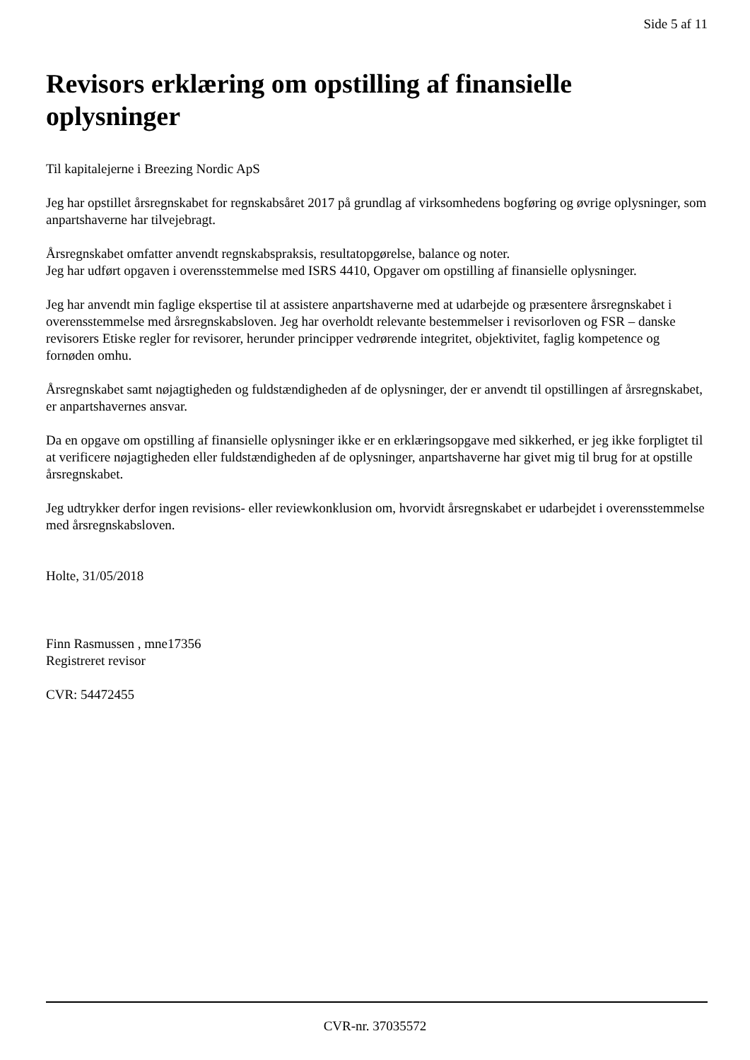Side 5 af 11
Revisors erklæring om opstilling af finansielle oplysninger
Til kapitalejerne i Breezing Nordic ApS
Jeg har opstillet årsregnskabet for regnskabsåret 2017 på grundlag af virksomhedens bogføring og øvrige oplysninger, som anpartshaverne har tilvejebragt.
Årsregnskabet omfatter anvendt regnskabspraksis, resultatopgørelse, balance og noter.
Jeg har udført opgaven i overensstemmelse med ISRS 4410, Opgaver om opstilling af finansielle oplysninger.
Jeg har anvendt min faglige ekspertise til at assistere anpartshaverne med at udarbejde og præsentere årsregnskabet i overensstemmelse med årsregnskabsloven. Jeg har overholdt relevante bestemmelser i revisorloven og FSR – danske revisorers Etiske regler for revisorer, herunder principper vedrørende integritet, objektivitet, faglig kompetence og fornøden omhu.
Årsregnskabet samt nøjagtigheden og fuldstændigheden af de oplysninger, der er anvendt til opstillingen af årsregnskabet, er anpartshavernes ansvar.
Da en opgave om opstilling af finansielle oplysninger ikke er en erklæringsopgave med sikkerhed, er jeg ikke forpligtet til at verificere nøjagtigheden eller fuldstændigheden af de oplysninger, anpartshaverne har givet mig til brug for at opstille årsregnskabet.
Jeg udtrykker derfor ingen revisions- eller reviewkonklusion om, hvorvidt årsregnskabet er udarbejdet i overensstemmelse med årsregnskabsloven.
Holte, 31/05/2018
Finn Rasmussen , mne17356
Registreret revisor
CVR: 54472455
CVR-nr. 37035572